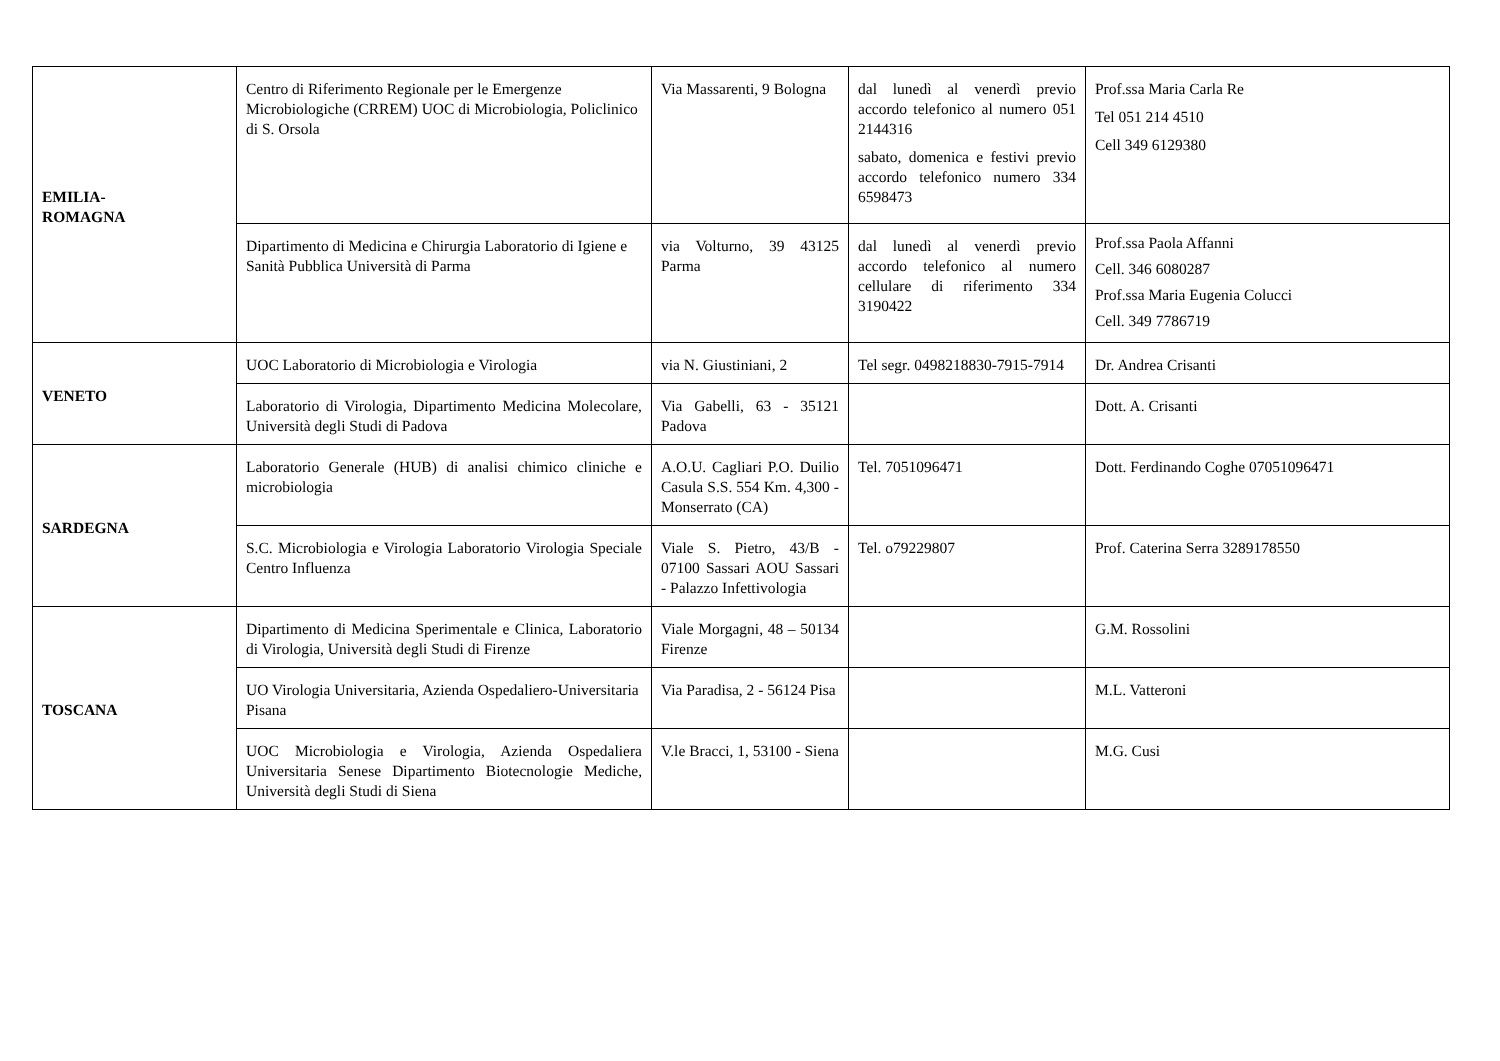| EMILIA- ROMAGNA | Centro di Riferimento Regionale per le Emergenze Microbiologiche (CRREM) UOC di Microbiologia, Policlinico di S. Orsola | Via Massarenti, 9 Bologna | dal lunedì al venerdì previo accordo telefonico al numero 051 2144316 sabato, domenica e festivi previo accordo telefonico numero 334 6598473 | Prof.ssa Maria Carla Re Tel 051 214 4510 Cell 349 6129380 |
| | Dipartimento di Medicina e Chirurgia Laboratorio di Igiene e Sanità Pubblica Università di Parma | via Volturno, 39 43125 Parma | dal lunedì al venerdì previo accordo telefonico al numero cellulare di riferimento 334 3190422 | Prof.ssa Paola Affanni Cell. 346 6080287 Prof.ssa Maria Eugenia Colucci Cell. 349 7786719 |
| VENETO | UOC Laboratorio di Microbiologia e Virologia | via N. Giustiniani, 2 | Tel segr. 0498218830-7915-7914 | Dr. Andrea Crisanti |
| | Laboratorio di Virologia, Dipartimento Medicina Molecolare, Università degli Studi di Padova | Via Gabelli, 63 - 35121 Padova | | Dott. A. Crisanti |
| SARDEGNA | Laboratorio Generale (HUB) di analisi chimico cliniche e microbiologia | A.O.U. Cagliari P.O. Duilio Casula S.S. 554 Km. 4,300 - Monserrato (CA) | Tel. 7051096471 | Dott. Ferdinando Coghe 07051096471 |
| | S.C. Microbiologia e Virologia Laboratorio Virologia Speciale Centro Influenza | Viale S. Pietro, 43/B - 07100 Sassari AOU Sassari - Palazzo Infettivologia | Tel. o79229807 | Prof. Caterina Serra 3289178550 |
| TOSCANA | Dipartimento di Medicina Sperimentale e Clinica, Laboratorio di Virologia, Università degli Studi di Firenze | Viale Morgagni, 48 – 50134 Firenze | | G.M. Rossolini |
| | UO Virologia Universitaria, Azienda Ospedaliero-Universitaria Pisana | Via Paradisa, 2 - 56124 Pisa | | M.L. Vatteroni |
| | UOC Microbiologia e Virologia, Azienda Ospedaliera Universitaria Senese Dipartimento Biotecnologie Mediche, Università degli Studi di Siena | V.le Bracci, 1, 53100 - Siena | | M.G. Cusi |